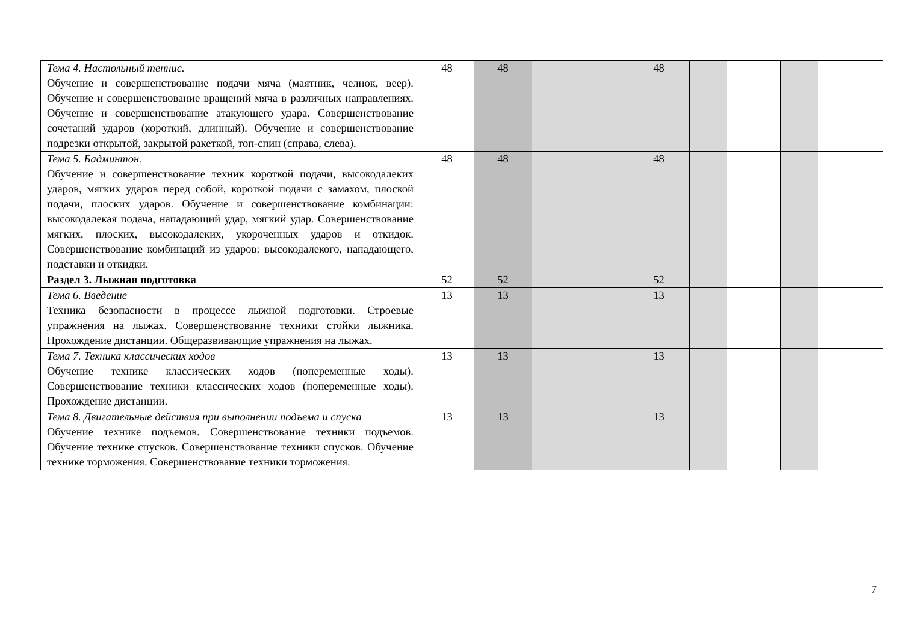| Тема 4. Настольный теннис. Обучение и совершенствование подачи мяча (маятник, челнок, веер). Обучение и совершенствование вращений мяча в различных направлениях. Обучение и совершенствование атакующего удара. Совершенствование сочетаний ударов (короткий, длинный). Обучение и совершенствование подрезки открытой, закрытой ракеткой, топ-спин (справа, слева). | 48 | 48 | | | 48 | | | | |
| Тема 5. Бадминтон. Обучение и совершенствование техник короткой подачи, высокодалеких ударов, мягких ударов перед собой, короткой подачи с замахом, плоской подачи, плоских ударов. Обучение и совершенствование комбинации: высокодалекая подача, нападающий удар, мягкий удар. Совершенствование мягких, плоских, высокодалеких, укороченных ударов и откидок. Совершенствование комбинаций из ударов: высокодалекого, нападающего, подставки и откидки. | 48 | 48 | | | 48 | | | | |
| Раздел 3. Лыжная подготовка | 52 | 52 | | | 52 | | | | |
| Тема 6. Введение Техника безопасности в процессе лыжной подготовки. Строевые упражнения на лыжах. Совершенствование техники стойки лыжника. Прохождение дистанции. Общеразвивающие упражнения на лыжах. | 13 | 13 | | | 13 | | | | |
| Тема 7. Техника классических ходов Обучение технике классических ходов (попеременные ходы). Совершенствование техники классических ходов (попеременные ходы). Прохождение дистанции. | 13 | 13 | | | 13 | | | | |
| Тема 8. Двигательные действия при выполнении подъема и спуска Обучение технике подъемов. Совершенствование техники подъемов. Обучение технике спусков. Совершенствование техники спусков. Обучение технике торможения. Совершенствование техники торможения. | 13 | 13 | | | 13 | | | | |
7